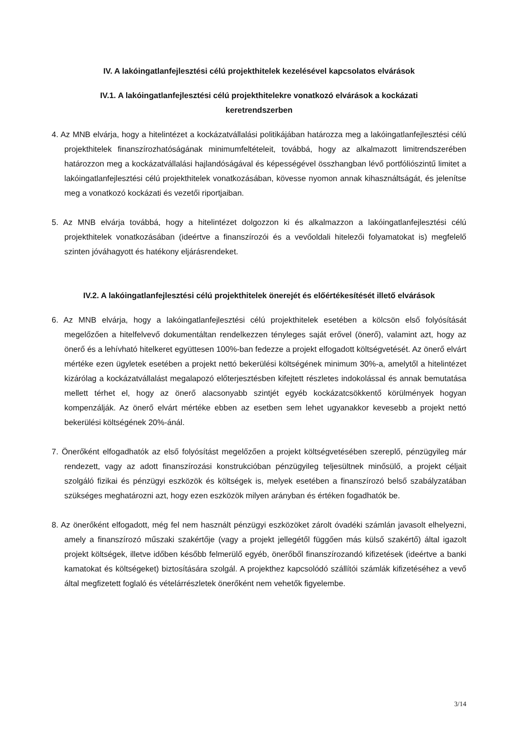IV. A lakóingatlanfejlesztési célú projekthitelek kezelésével kapcsolatos elvárások
IV.1. A lakóingatlanfejlesztési célú projekthitelekre vonatkozó elvárások a kockázati
keretrendszerben
4. Az MNB elvárja, hogy a hitelintézet a kockázatvállalási politikájában határozza meg a lakóingatlanfejlesztési célú projekthitelek finanszírozhatóságának minimumfeltételeit, továbbá, hogy az alkalmazott limitrendszerében határozzon meg a kockázatvállalási hajlandóságával és képességével összhangban lévő portfólió­szintű limitet a lakóingatlanfejlesztési célú projekthitelek vonatkozásában, kövesse nyomon annak kihasználtságát, és jelenítse meg a vonatkozó kockázati és vezetői riportjaiban.
5. Az MNB elvárja továbbá, hogy a hitelintézet dolgozzon ki és alkalmazzon a lakóingatlanfejlesztési célú projekthitelek vonatkozásában (ideértve a finanszírozói és a vevőoldali hitelezői folyamatokat is) megfelelő szinten jóváhagyott és hatékony eljárásrendeket.
IV.2. A lakóingatlanfejlesztési célú projekthitelek önerejét és előértékesítését illető elvárások
6. Az MNB elvárja, hogy a lakóingatlanfejlesztési célú projekthitelek esetében a kölcsön első folyósítását megelőzően a hitelfelvevő dokumentáltan rendelkezzen tényleges saját erővel (önerő), valamint azt, hogy az önerő és a lehívható hitelkeret együttesen 100%-ban fedezze a projekt elfogadott költségvetését. Az önerő elvárt mértéke ezen ügyletek esetében a projekt nettó bekerülési költségének minimum 30%-a, amelytől a hitelintézet kizárólag a kockázatvállalást megalapozó előterjesztésben kifejtett részletes indokolással és annak bemutatása mellett térhet el, hogy az önerő alacsonyabb szintjét egyéb kockázatcsökkentő körülmények hogyan kompenzálják. Az önerő elvárt mértéke ebben az esetben sem lehet ugyanakkor kevesebb a projekt nettó bekerülési költségének 20%-ánál.
7. Önerőként elfogadhatók az első folyósítást megelőzően a projekt költségvetésében szereplő, pénzügyileg már rendezett, vagy az adott finanszírozási konstrukcióban pénzügyileg teljesültnek minősülő, a projekt céljait szolgáló fizikai és pénzügyi eszközök és költségek is, melyek esetében a finanszírozó belső szabályzatában szükséges meghatározni azt, hogy ezen eszközök milyen arányban és értéken fogadhatók be.
8. Az önerőként elfogadott, még fel nem használt pénzügyi eszközöket zárolt óvadéki számlán javasolt elhelyezni, amely a finanszírozó műszaki szakértője (vagy a projekt jellegétől függően más külső szakértő) által igazolt projekt költségek, illetve időben később felmerülő egyéb, önerőből finanszírozandó kifizetések (ideértve a banki kamatokat és költségeket) biztosítására szolgál. A projekthez kapcsolódó szállítói számlák kifizetéséhez a vevő által megfizetett foglaló és vételárrészletek önerőként nem vehetők figyelembe.
3/14